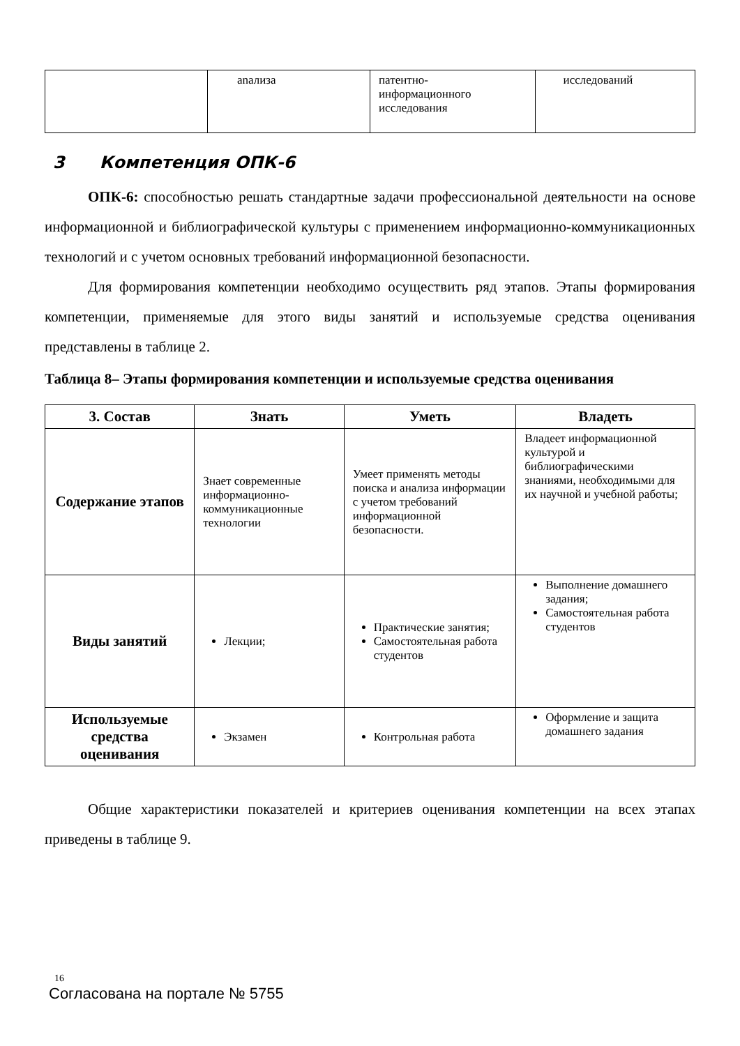| | anализа | патентно- информационного исследования | исследований |
3 Компетенция ОПК-6
ОПК-6: способностью решать стандартные задачи профессиональной деятельности на основе информационной и библиографической культуры с применением информационно-коммуникационных технологий и с учетом основных требований информационной безопасности.
Для формирования компетенции необходимо осуществить ряд этапов. Этапы формирования компетенции, применяемые для этого виды занятий и используемые средства оценивания представлены в таблице 2.
Таблица 8– Этапы формирования компетенции и используемые средства оценивания
| 3. Состав | Знать | Уметь | Владеть |
| --- | --- | --- | --- |
| Содержание этапов | Знает современные информационно-коммуникационные технологии | Умеет применять методы поиска и анализа информации с учетом требований информационной безопасности. | Владеет информационной культурой и библиографическими знаниями, необходимыми для их научной и учебной работы; |
| Виды занятий | Лекции; | Практические занятия; Самостоятельная работа студентов | Выполнение домашнего задания; Самостоятельная работа студентов |
| Используемые средства оценивания | Экзамен | Контрольная работа | Оформление и защита домашнего задания |
Общие характеристики показателей и критериев оценивания компетенции на всех этапах приведены в таблице 9.
16
Согласована на портале № 5755